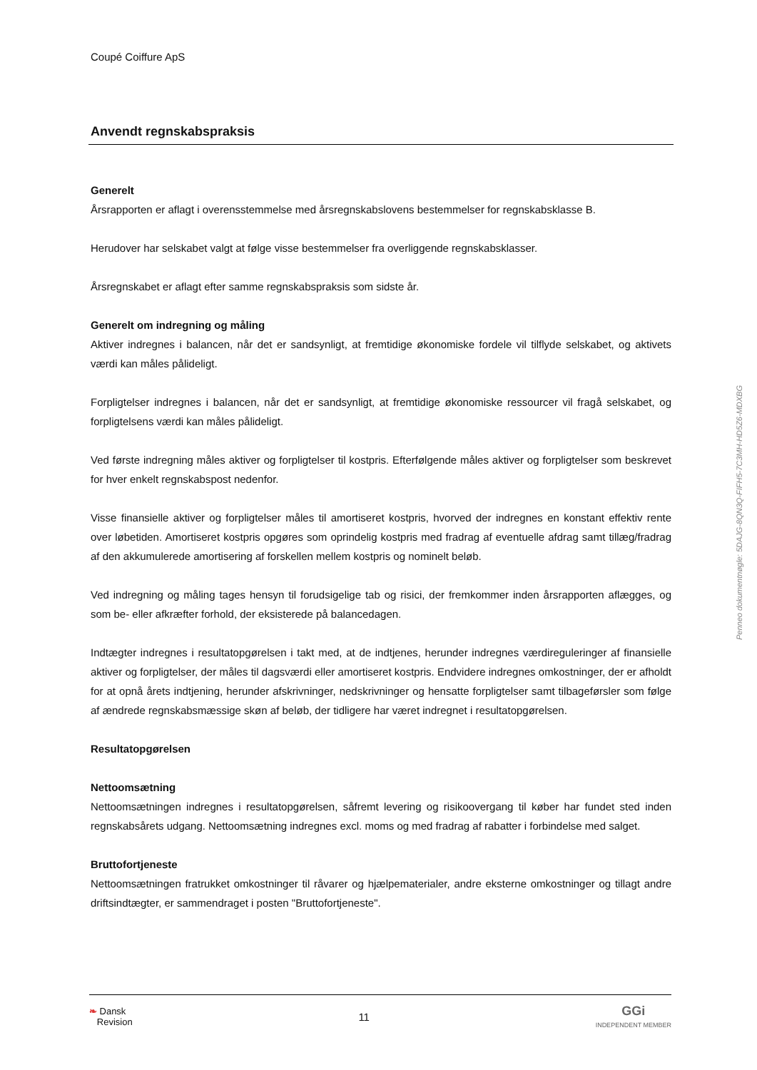Coupé Coiffure ApS
Anvendt regnskabspraksis
Generelt
Årsrapporten er aflagt i overensstemmelse med årsregnskabslovens bestemmelser for regnskabsklasse B.
Herudover har selskabet valgt at følge visse bestemmelser fra overliggende regnskabsklasser.
Årsregnskabet er aflagt efter samme regnskabspraksis som sidste år.
Generelt om indregning og måling
Aktiver indregnes i balancen, når det er sandsynligt, at fremtidige økonomiske fordele vil tilflyde selskabet, og aktivets værdi kan måles pålideligt.
Forpligtelser indregnes i balancen, når det er sandsynligt, at fremtidige økonomiske ressourcer vil fragå selskabet, og forpligtelsens værdi kan måles pålideligt.
Ved første indregning måles aktiver og forpligtelser til kostpris. Efterfølgende måles aktiver og forpligtelser som beskrevet for hver enkelt regnskabspost nedenfor.
Visse finansielle aktiver og forpligtelser måles til amortiseret kostpris, hvorved der indregnes en konstant effektiv rente over løbetiden. Amortiseret kostpris opgøres som oprindelig kostpris med fradrag af eventuelle afdrag samt tillæg/fradrag af den akkumulerede amortisering af forskellen mellem kostpris og nominelt beløb.
Ved indregning og måling tages hensyn til forudsigelige tab og risici, der fremkommer inden årsrapporten aflægges, og som be- eller afkræfter forhold, der eksisterede på balancedagen.
Indtægter indregnes i resultatopgørelsen i takt med, at de indtjenes, herunder indregnes værdireguleringer af finansielle aktiver og forpligtelser, der måles til dagsværdi eller amortiseret kostpris. Endvidere indregnes omkostninger, der er afholdt for at opnå årets indtjening, herunder afskrivninger, nedskrivninger og hensatte forpligtelser samt tilbageførsler som følge af ændrede regnskabsmæssige skøn af beløb, der tidligere har været indregnet i resultatopgørelsen.
Resultatopgørelsen
Nettoomsætning
Nettoomsætningen indregnes i resultatopgørelsen, såfremt levering og risikoovergang til køber har fundet sted inden regnskabsårets udgang. Nettoomsætning indregnes excl. moms og med fradrag af rabatter i forbindelse med salget.
Bruttofortjeneste
Nettoomsætningen fratrukket omkostninger til råvarer og hjælpematerialer, andre eksterne omkostninger og tillagt andre driftsindtægter, er sammendraget i posten "Bruttofortjeneste".
❧ Dansk
Revision
11
GGi
INDEPENDENT MEMBER
Penneo dokumentnøgle: 5DAJG-8QN3Q-FIFH5-7C3MH-HD5Z6-MDXBG